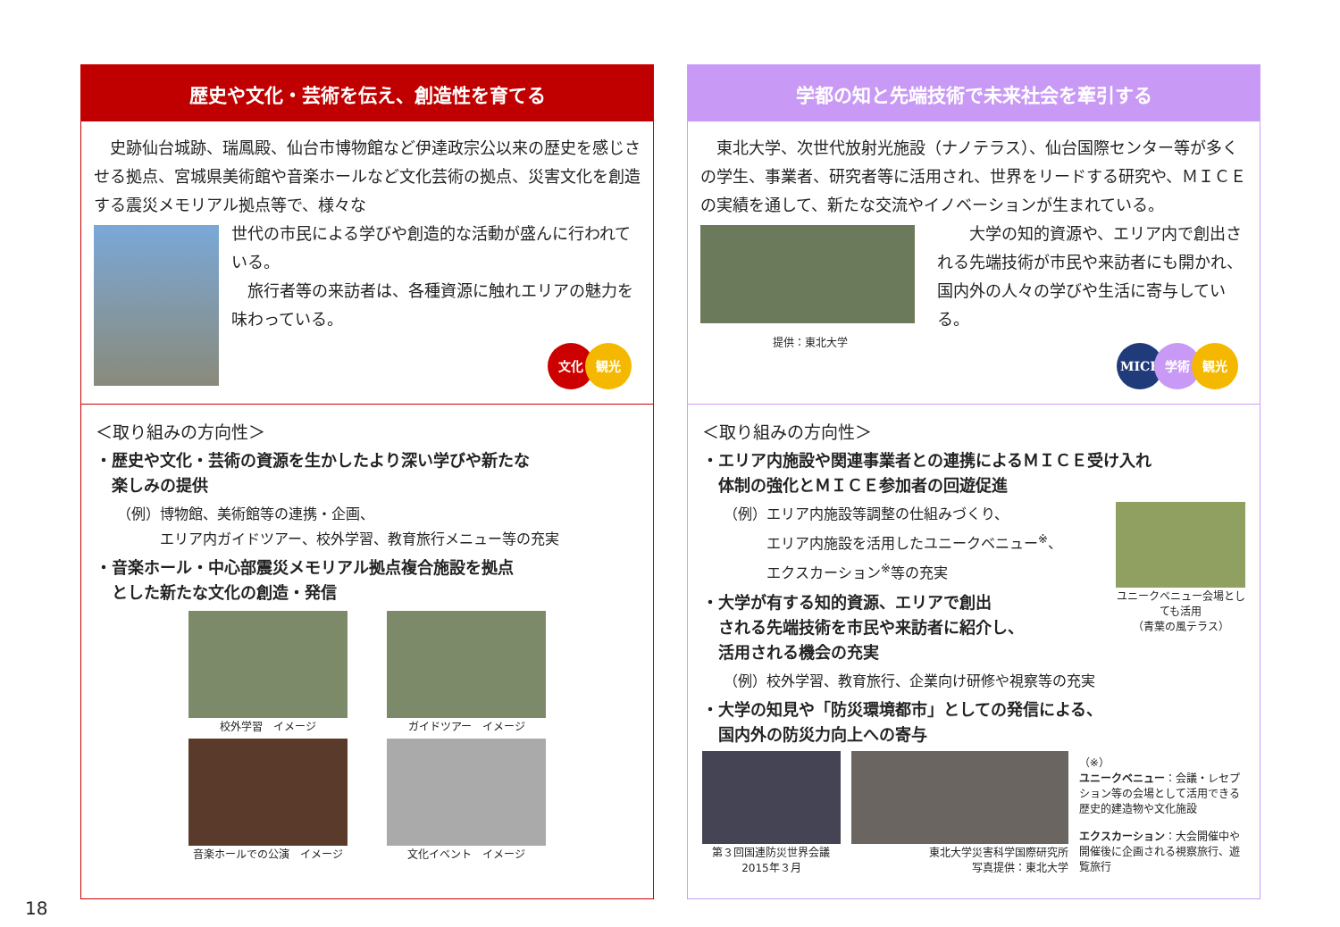歴史や文化・芸術を伝え、創造性を育てる
　史跡仙台城跡、瑞鳳殿、仙台市博物館など伊達政宗公以来の歴史を感じさせる拠点、宮城県美術館や音楽ホールなど文化芸術の拠点、災害文化を創造する震災メモリアル拠点等で、様々な
世代の市民による学びや創造的な活動が盛んに行われている。
　旅行者等の来訪者は、各種資源に触れエリアの魅力を味わっている。
文化 観光
＜取り組みの方向性＞
・歴史や文化・芸術の資源を生かしたより深い学びや新たな
　楽しみの提供
（例）博物館、美術館等の連携・企画、
　　　エリア内ガイドツアー、校外学習、教育旅行メニュー等の充実
・音楽ホール・中心部震災メモリアル拠点複合施設を拠点
　とした新たな文化の創造・発信
校外学習　イメージ
ガイドツアー　イメージ
音楽ホールでの公演　イメージ
文化イベント　イメージ
学都の知と先端技術で未来社会を牽引する
　東北大学、次世代放射光施設（ナノテラス）、仙台国際センター等が多くの学生、事業者、研究者等に活用され、世界をリードする研究や、ＭＩＣＥの実績を通して、新たな交流やイノベーションが生まれている。
提供：東北大学
　　大学の知的資源や、エリア内で創出される先端技術が市民や来訪者にも開かれ、国内外の人々の学びや生活に寄与している。
MICE 学術 観光
＜取り組みの方向性＞
・エリア内施設や関連事業者との連携によるＭＩＣＥ受け入れ
　体制の強化とＭＩＣＥ参加者の回遊促進
ユニークベニュー会場としても活用
（青葉の風テラス）
（例）エリア内施設等調整の仕組みづくり、
　　　エリア内施設を活用したユニークベニュー<sup>※</sup>、
　　　エクスカーション<sup>※</sup>等の充実
・大学が有する知的資源、エリアで創出
　される先端技術を市民や来訪者に紹介し、
　活用される機会の充実
（例）校外学習、教育旅行、企業向け研修や視察等の充実
・大学の知見や「防災環境都市」としての発信による、
　国内外の防災力向上への寄与
第３回国連防災世界会議
2015年３月
東北大学災害科学国際研究所
写真提供：東北大学
（※）
ユニークベニュー：会議・レセプション等の会場として活用できる歴史的建造物や文化施設
エクスカーション：大会開催中や開催後に企画される視察旅行、遊覧旅行
18